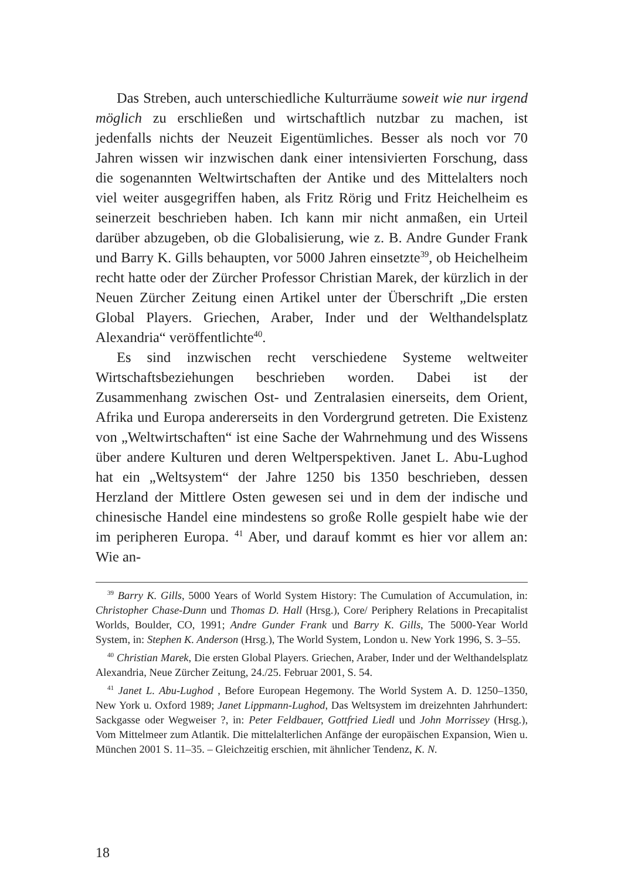Das Streben, auch unterschiedliche Kulturräume soweit wie nur irgend möglich zu erschließen und wirtschaftlich nutzbar zu machen, ist jedenfalls nichts der Neuzeit Eigentümliches. Besser als noch vor 70 Jahren wissen wir inzwischen dank einer intensivierten Forschung, dass die sogenannten Weltwirtschaften der Antike und des Mittelalters noch viel weiter ausgegriffen haben, als Fritz Rörig und Fritz Heichelheim es seinerzeit beschrieben haben. Ich kann mir nicht anmaßen, ein Urteil darüber abzugeben, ob die Globalisierung, wie z. B. Andre Gunder Frank und Barry K. Gills behaupten, vor 5000 Jahren einsetzte<sup>39</sup>, ob Heichelheim recht hatte oder der Zürcher Professor Christian Marek, der kürzlich in der Neuen Zürcher Zeitung einen Artikel unter der Überschrift „Die ersten Global Players. Griechen, Araber, Inder und der Welthandelsplatz Alexandria“ veröffentlichte<sup>40</sup>.
Es sind inzwischen recht verschiedene Systeme weltweiter Wirtschaftsbeziehungen beschrieben worden. Dabei ist der Zusammenhang zwischen Ost- und Zentralasien einerseits, dem Orient, Afrika und Europa andererseits in den Vordergrund getreten. Die Existenz von „Weltwirtschaften“ ist eine Sache der Wahrnehmung und des Wissens über andere Kulturen und deren Weltperspektiven. Janet L. Abu-Lughod hat ein „Weltsystem“ der Jahre 1250 bis 1350 beschrieben, dessen Herzland der Mittlere Osten gewesen sei und in dem der indische und chinesische Handel eine mindestens so große Rolle gespielt habe wie der im peripheren Europa. <sup>41</sup> Aber, und darauf kommt es hier vor allem an: Wie an-
<sup>39</sup> Barry K. Gills, 5000 Years of World System History: The Cumulation of Accumulation, in: Christopher Chase-Dunn und Thomas D. Hall (Hrsg.), Core/ Periphery Relations in Precapitalist Worlds, Boulder, CO, 1991; Andre Gunder Frank und Barry K. Gills, The 5000-Year World System, in: Stephen K. Anderson (Hrsg.), The World System, London u. New York 1996, S. 3–55.
<sup>40</sup> Christian Marek, Die ersten Global Players. Griechen, Araber, Inder und der Welthandelsplatz Alexandria, Neue Zürcher Zeitung, 24./25. Februar 2001, S. 54.
<sup>41</sup> Janet L. Abu-Lughod , Before European Hegemony. The World System A. D. 1250–1350, New York u. Oxford 1989; Janet Lippmann-Lughod, Das Weltsystem im dreizehnten Jahrhundert: Sackgasse oder Wegweiser ?, in: Peter Feldbauer, Gottfried Liedl und John Morrissey (Hrsg.), Vom Mittelmeer zum Atlantik. Die mittelalterlichen Anfänge der europäischen Expansion, Wien u. München 2001 S. 11–35. – Gleichzeitig erschien, mit ähnlicher Tendenz, K. N.
18